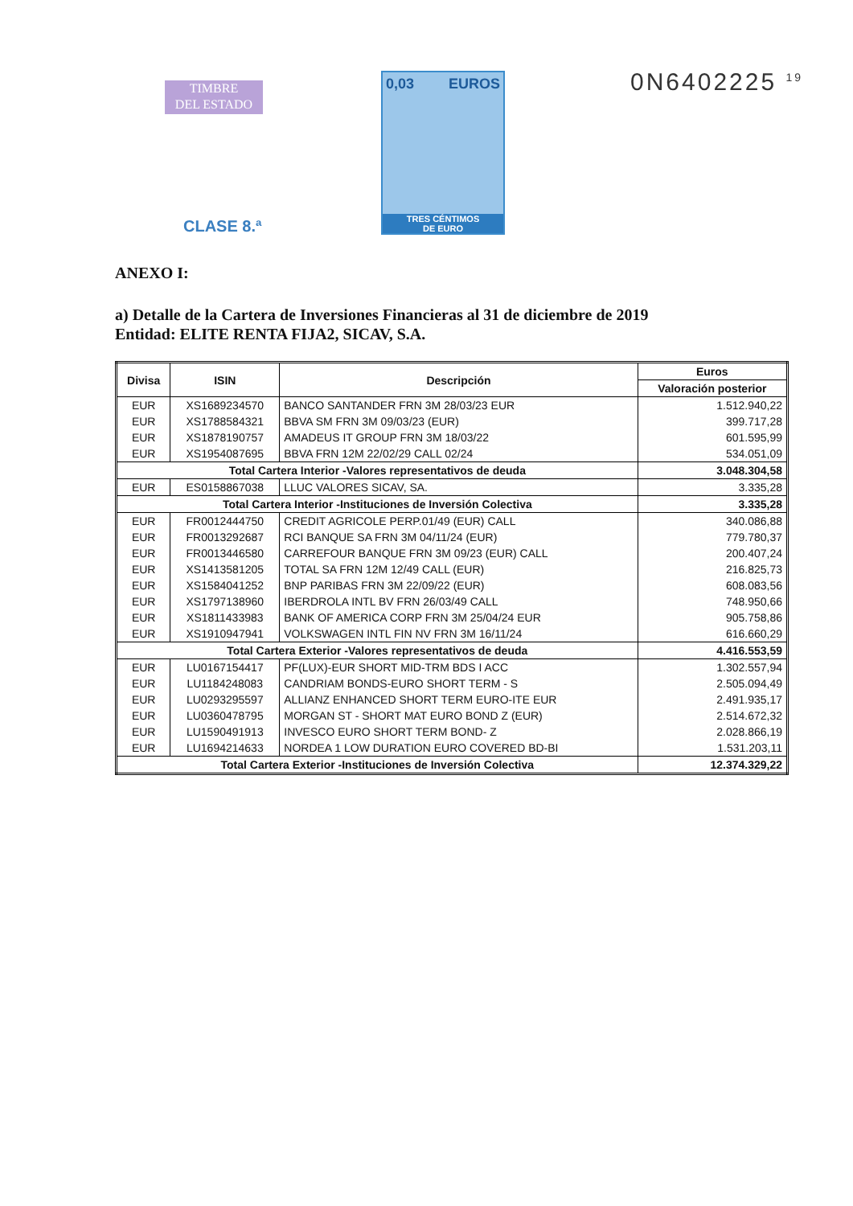TIMBRE
DEL ESTADO
0,03 EUROS
TRES CÉNTIMOS
DE EURO
CLASE 8.ª
0N6402225 <sup>19</sup>
ANEXO I:
a) Detalle de la Cartera de Inversiones Financieras al 31 de diciembre de 2019
Entidad: ELITE RENTA FIJA2, SICAV, S.A.
| Divisa | ISIN | Descripción | Euros |
| --- | --- | --- | --- |
| | | | Valoración posterior |
| EUR | XS1689234570 | BANCO SANTANDER FRN 3M 28/03/23 EUR | 1.512.940,22 |
| EUR | XS1788584321 | BBVA SM FRN 3M 09/03/23 (EUR) | 399.717,28 |
| EUR | XS1878190757 | AMADEUS IT GROUP FRN 3M 18/03/22 | 601.595,99 |
| EUR | XS1954087695 | BBVA FRN 12M 22/02/29 CALL 02/24 | 534.051,09 |
| Total Cartera Interior -Valores representativos de deuda | | | 3.048.304,58 |
| EUR | ES0158867038 | LLUC VALORES SICAV, SA. | 3.335,28 |
| Total Cartera Interior -Instituciones de Inversión Colectiva | | | 3.335,28 |
| EUR | FR0012444750 | CREDIT AGRICOLE PERP.01/49 (EUR) CALL | 340.086,88 |
| EUR | FR0013292687 | RCI BANQUE SA FRN 3M 04/11/24 (EUR) | 779.780,37 |
| EUR | FR0013446580 | CARREFOUR BANQUE FRN 3M 09/23 (EUR) CALL | 200.407,24 |
| EUR | XS1413581205 | TOTAL SA FRN 12M 12/49 CALL (EUR) | 216.825,73 |
| EUR | XS1584041252 | BNP PARIBAS FRN 3M 22/09/22 (EUR) | 608.083,56 |
| EUR | XS1797138960 | IBERDROLA INTL BV FRN 26/03/49 CALL | 748.950,66 |
| EUR | XS1811433983 | BANK OF AMERICA CORP FRN 3M 25/04/24 EUR | 905.758,86 |
| EUR | XS1910947941 | VOLKSWAGEN INTL FIN NV FRN 3M 16/11/24 | 616.660,29 |
| Total Cartera Exterior -Valores representativos de deuda | | | 4.416.553,59 |
| EUR | LU0167154417 | PF(LUX)-EUR SHORT MID-TRM BDS I ACC | 1.302.557,94 |
| EUR | LU1184248083 | CANDRIAM BONDS-EURO SHORT TERM - S | 2.505.094,49 |
| EUR | LU0293295597 | ALLIANZ ENHANCED SHORT TERM EURO-ITE EUR | 2.491.935,17 |
| EUR | LU0360478795 | MORGAN ST - SHORT MAT EURO BOND Z (EUR) | 2.514.672,32 |
| EUR | LU1590491913 | INVESCO EURO SHORT TERM BOND- Z | 2.028.866,19 |
| EUR | LU1694214633 | NORDEA 1 LOW DURATION EURO COVERED BD-BI | 1.531.203,11 |
| Total Cartera Exterior -Instituciones de Inversión Colectiva | | | 12.374.329,22 |